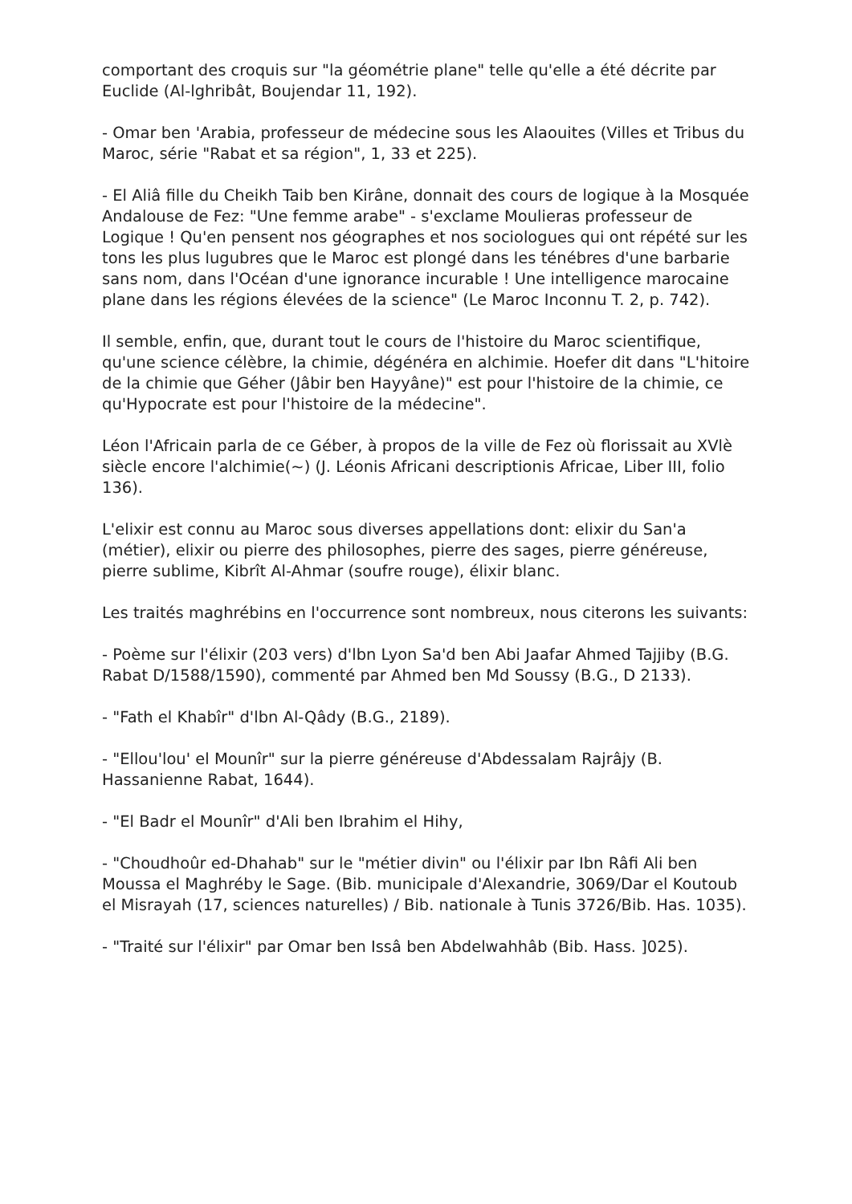comportant des croquis sur "la géométrie plane" telle qu'elle a été décrite par Euclide (Al-lghribât, Boujendar 11, 192).
- Omar ben 'Arabia, professeur de médecine sous les Alaouites (Villes et Tribus du Maroc, série "Rabat et sa région", 1, 33 et 225).
- El Aliâ fille du Cheikh Taib ben Kirâne, donnait des cours de logique à la Mosquée Andalouse de Fez: "Une femme arabe" - s'exclame Moulieras professeur de Logique ! Qu'en pensent nos géographes et nos sociologues qui ont répété sur les tons les plus lugubres que le Maroc est plongé dans les ténébres d'une barbarie sans nom, dans l'Océan d'une ignorance incurable ! Une intelligence marocaine plane dans les régions élevées de la science" (Le Maroc Inconnu T. 2, p. 742).
Il semble, enfin, que, durant tout le cours de l'histoire du Maroc scientifique, qu'une science célèbre, la chimie, dégénéra en alchimie. Hoefer dit dans "L'hitoire de la chimie que Géher (Jâbir ben Hayyâne)" est pour l'histoire de la chimie, ce qu'Hypocrate est pour l'histoire de la médecine".
Léon l'Africain parla de ce Géber, à propos de la ville de Fez où florissait au XVlè siècle encore l'alchimie(~) (J. Léonis Africani descriptionis Africae, Liber III, folio 136).
L'elixir est connu au Maroc sous diverses appellations dont: elixir du San'a (métier), elixir ou pierre des philosophes, pierre des sages, pierre généreuse, pierre sublime, Kibrît Al-Ahmar (soufre rouge), élixir blanc.
Les traités maghrébins en l'occurrence sont nombreux, nous citerons les suivants:
- Poème sur l'élixir (203 vers) d'lbn Lyon Sa'd ben Abi Jaafar Ahmed Tajjiby (B.G. Rabat D/1588/1590), commenté par Ahmed ben Md Soussy (B.G., D 2133).
- "Fath el Khabîr" d'lbn Al-Qâdy (B.G., 2189).
- "Ellou'lou' el Mounîr" sur la pierre généreuse d'Abdessalam Rajrâjy (B. Hassanienne Rabat, 1644).
- "El Badr el Mounîr" d'Ali ben Ibrahim el Hihy,
- "Choudhoûr ed-Dhahab" sur le "métier divin" ou l'élixir par Ibn Râfi Ali ben Moussa el Maghréby le Sage. (Bib. municipale d'Alexandrie, 3069/Dar el Koutoub el Misrayah (17, sciences naturelles) / Bib. nationale à Tunis 3726/Bib. Has. 1035).
- "Traité sur l'élixir" par Omar ben Issâ ben Abdelwahhâb (Bib. Hass. ]025).